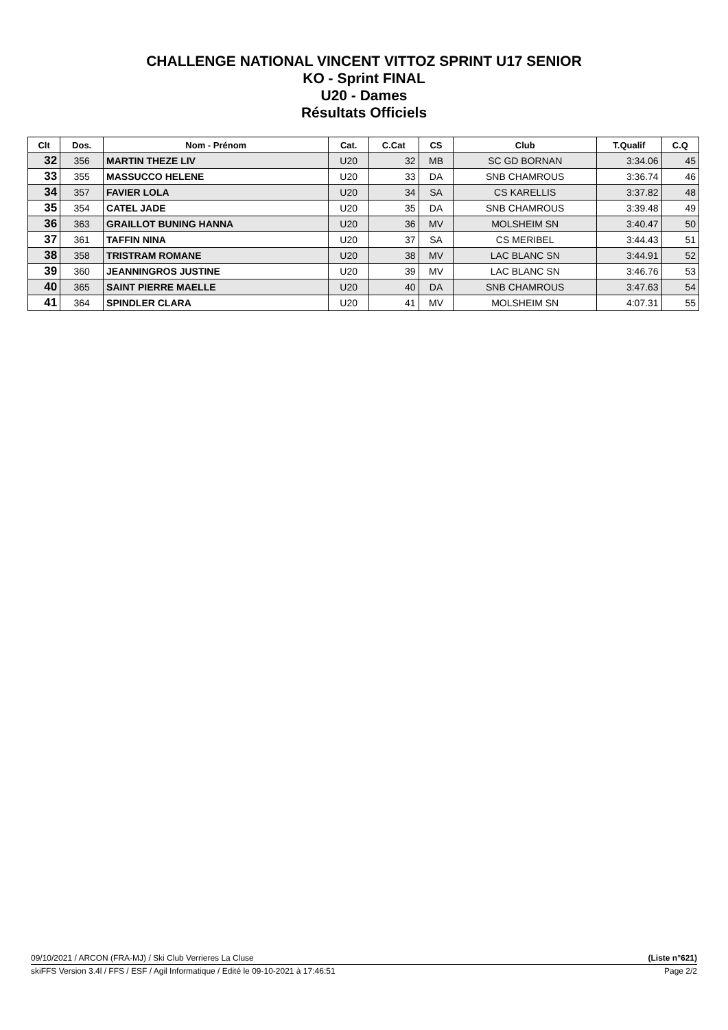CHALLENGE NATIONAL VINCENT VITTOZ SPRINT U17 SENIOR
KO - Sprint FINAL
U20 - Dames
Résultats Officiels
| Clt | Dos. | Nom - Prénom | Cat. | C.Cat | CS | Club | T.Qualif | C.Q |
| --- | --- | --- | --- | --- | --- | --- | --- | --- |
| 32 | 356 | MARTIN THEZE LIV | U20 | 32 | MB | SC GD BORNAN | 3:34.06 | 45 |
| 33 | 355 | MASSUCCO HELENE | U20 | 33 | DA | SNB CHAMROUS | 3:36.74 | 46 |
| 34 | 357 | FAVIER LOLA | U20 | 34 | SA | CS KARELLIS | 3:37.82 | 48 |
| 35 | 354 | CATEL JADE | U20 | 35 | DA | SNB CHAMROUS | 3:39.48 | 49 |
| 36 | 363 | GRAILLOT BUNING HANNA | U20 | 36 | MV | MOLSHEIM SN | 3:40.47 | 50 |
| 37 | 361 | TAFFIN NINA | U20 | 37 | SA | CS MERIBEL | 3:44.43 | 51 |
| 38 | 358 | TRISTRAM ROMANE | U20 | 38 | MV | LAC BLANC SN | 3:44.91 | 52 |
| 39 | 360 | JEANNINGROS JUSTINE | U20 | 39 | MV | LAC BLANC SN | 3:46.76 | 53 |
| 40 | 365 | SAINT PIERRE MAELLE | U20 | 40 | DA | SNB CHAMROUS | 3:47.63 | 54 |
| 41 | 364 | SPINDLER CLARA | U20 | 41 | MV | MOLSHEIM SN | 4:07.31 | 55 |
09/10/2021 / ARCON (FRA-MJ) / Ski Club Verrieres La Cluse (Liste n°621)
skiFFS Version 3.4l / FFS / ESF / Agil Informatique / Edité le 09-10-2021 à 17:46:51 Page 2/2